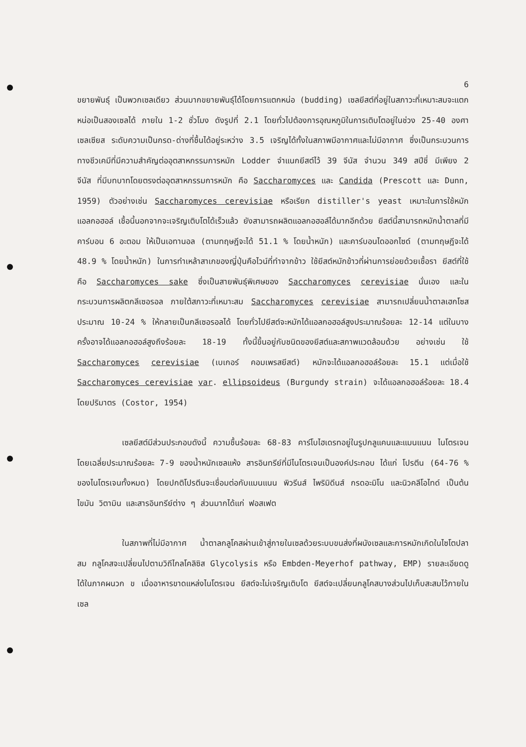6
ขยายพันธุ์ เป็นพวกเซลเดียว ส่วนมากขยายพันธุ์ได้โดยการแตกหน่อ (budding) เซลยีสต์ที่อยู่ในสภาวะที่เหมาะสมจะแตกหน่อเป็นสองเซลได้ ภายใน 1-2 ชั่วโมง ดังรูปที่ 2.1 โดยทั่วไปต้องการอุณหภูมิในการเติบโตอยู่ในช่วง 25-40 องศาเซลเซียส ระดับความเป็นกรด-ด่างที่ชื้นได้อยู่ระหว่าง 3.5 เจริญได้ทั้งในสภาพมีอากาศและไม่มีอากาศ ซึ่งเป็นกระบวนการทางชีวเคมีที่มีความสำคัญต่ออุตสาหกรรมการหมัก Lodder จำแนกยีสต์ไว้ 39 จีนัส จำนวน 349 สปีชี่ มีเพียง 2 จีนัส ที่มีบทบาทโดยตรงต่ออุตสาหกรรมการหมัก คือ Saccharomyces และ Candida (Prescott และ Dunn, 1959) ตัวอย่างเช่น Saccharomyces cerevisiae หรือเรียก distiller's yeast เหมาะในการใช้หมักแอลกอฮอล์ เชื้อนี้นอกจากจะเจริญเติบโตได้เร็วแล้ว ยังสามารถผลิตแอลกอฮอล์ได้มากอีกด้วย ยีสต์นี้สามารถหมักน้ำตาลที่มีคาร์บอน 6 อะตอม ให้เป็นเอทานอล (ตามทฤษฎีจะได้ 51.1 % โดยน้ำหนัก) และคาร์บอนไดออกไซด์ (ตามทฤษฎีจะได้ 48.9 % โดยน้ำหนัก) ในการทำเหล้าสาเกของญี่ปุ่นคือไวน์ที่ทำจากข้าว ใช้ยีสต์หมักข้าวที่ผ่านการย่อยด้วยเชื้อรา ยีสต์ที่ใช้คือ Saccharomyces sake ซึ่งเป็นสายพันธุ์พิเศษของ Saccharomyces cerevisiae นั่นเอง และในกระบวนการผลิตกลีเซอรอล ภายใต้สภาวะที่เหมาะสม Saccharomyces cerevisiae สามารถเปลี่ยนน้ำตาลเฮกโซสประมาณ 10-24 % ให้กลายเป็นกลีเซอรอลได้ โดยทั่วไปยีสต์จะหมักได้แอลกอฮอล์สูงประมาณร้อยละ 12-14 แต่ในบางครั้งอาจได้แอลกอฮอล์สูงถึงร้อยละ 18-19 ทั้งนี้ขึ้นอยู่กับชนิดของยีสต์และสภาพแวดล้อมด้วย อย่างเช่น ใช้ Saccharomyces cerevisiae (เบเกอร์ คอมเพรสยีสต์) หมักจะได้แอลกอฮอล์ร้อยละ 15.1 แต่เมื่อใช้ Saccharomyces cerevisiae var. ellipsoideus (Burgundy strain) จะได้แอลกอฮอล์ร้อยละ 18.4 โดยปริมาตร (Costor, 1954)
เซลยีสต์มีส่วนประกอบดังนี้ ความชื้นร้อยละ 68-83 คาร์โบไฮเดรทอยู่ในรูปกลูแคนและแมนแนน ไนโตรเจนโดยเฉลี่ยประมาณร้อยละ 7-9 ของน้ำหนักเซลแห้ง สารอินทรีย์ที่มีไนโตรเจนเป็นองค์ประกอบ ได้แก่ โปรตีน (64-76 % ของไนโตรเจนทั้งหมด) โดยปกติโปรตีนจะเชื่อมต่อกับแมนแนน พิวรีนส์ ไพริมิดีนส์ กรดอะมิโน และนิวคลีโอไทด์ เป็นต้น ไขมัน วิตามิน และสารอินทรีย์ต่าง ๆ ส่วนมากได้แก่ ฟอสเฟต
ในสภาพที่ไม่มีอากาศ น้ำตาลกลูโคสผ่านเข้าสู่ภายในเซลด้วยระบบขนส่งที่ผนังเซลและการหมักเกิดในไซโตปลาสม กลูโคสจะเปลี่ยนไปตามวิถีไกลโคลิซิส Glycolysis หรือ Embden-Meyerhof pathway, EMP) รายละเอียดดูได้ในภาคผนวก ข เมื่ออาหารขาดแหล่งไนโตรเจน ยีสต์จะไม่เจริญเติบโต ยีสต์จะเปลี่ยนกลูโคสบางส่วนไปเก็บสะสมไว้ภายในเซล